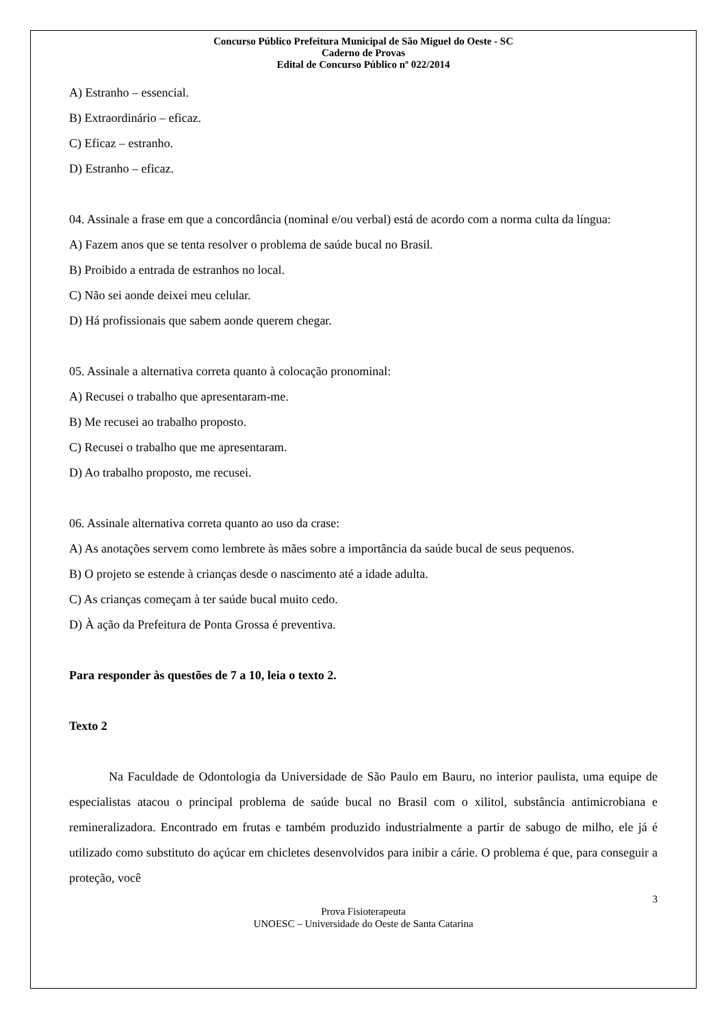Concurso Público Prefeitura Municipal de São Miguel do Oeste - SC
Caderno de Provas
Edital de Concurso Público nº 022/2014
A) Estranho – essencial.
B) Extraordinário – eficaz.
C) Eficaz – estranho.
D) Estranho – eficaz.
04. Assinale a frase em que a concordância (nominal e/ou verbal) está de acordo com a norma culta da língua:
A) Fazem anos que se tenta resolver o problema de saúde bucal no Brasil.
B) Proibido a entrada de estranhos no local.
C) Não sei aonde deixei meu celular.
D) Há profissionais que sabem aonde querem chegar.
05. Assinale a alternativa correta quanto à colocação pronominal:
A) Recusei o trabalho que apresentaram-me.
B) Me recusei ao trabalho proposto.
C) Recusei o trabalho que me apresentaram.
D) Ao trabalho proposto, me recusei.
06. Assinale alternativa correta quanto ao uso da crase:
A) As anotações servem como lembrete às mães sobre a importância da saúde bucal de seus pequenos.
B) O projeto se estende à crianças desde o nascimento até a idade adulta.
C) As crianças começam à ter saúde bucal muito cedo.
D) À ação da Prefeitura de Ponta Grossa é preventiva.
Para responder às questões de 7 a 10, leia o texto 2.
Texto 2
Na Faculdade de Odontologia da Universidade de São Paulo em Bauru, no interior paulista, uma equipe de especialistas atacou o principal problema de saúde bucal no Brasil com o xilitol, substância antimicrobiana e remineralizadora. Encontrado em frutas e também produzido industrialmente a partir de sabugo de milho, ele já é utilizado como substituto do açúcar em chicletes desenvolvidos para inibir a cárie. O problema é que, para conseguir a proteção, você
3
Prova Fisioterapeuta
UNOESC – Universidade do Oeste de Santa Catarina